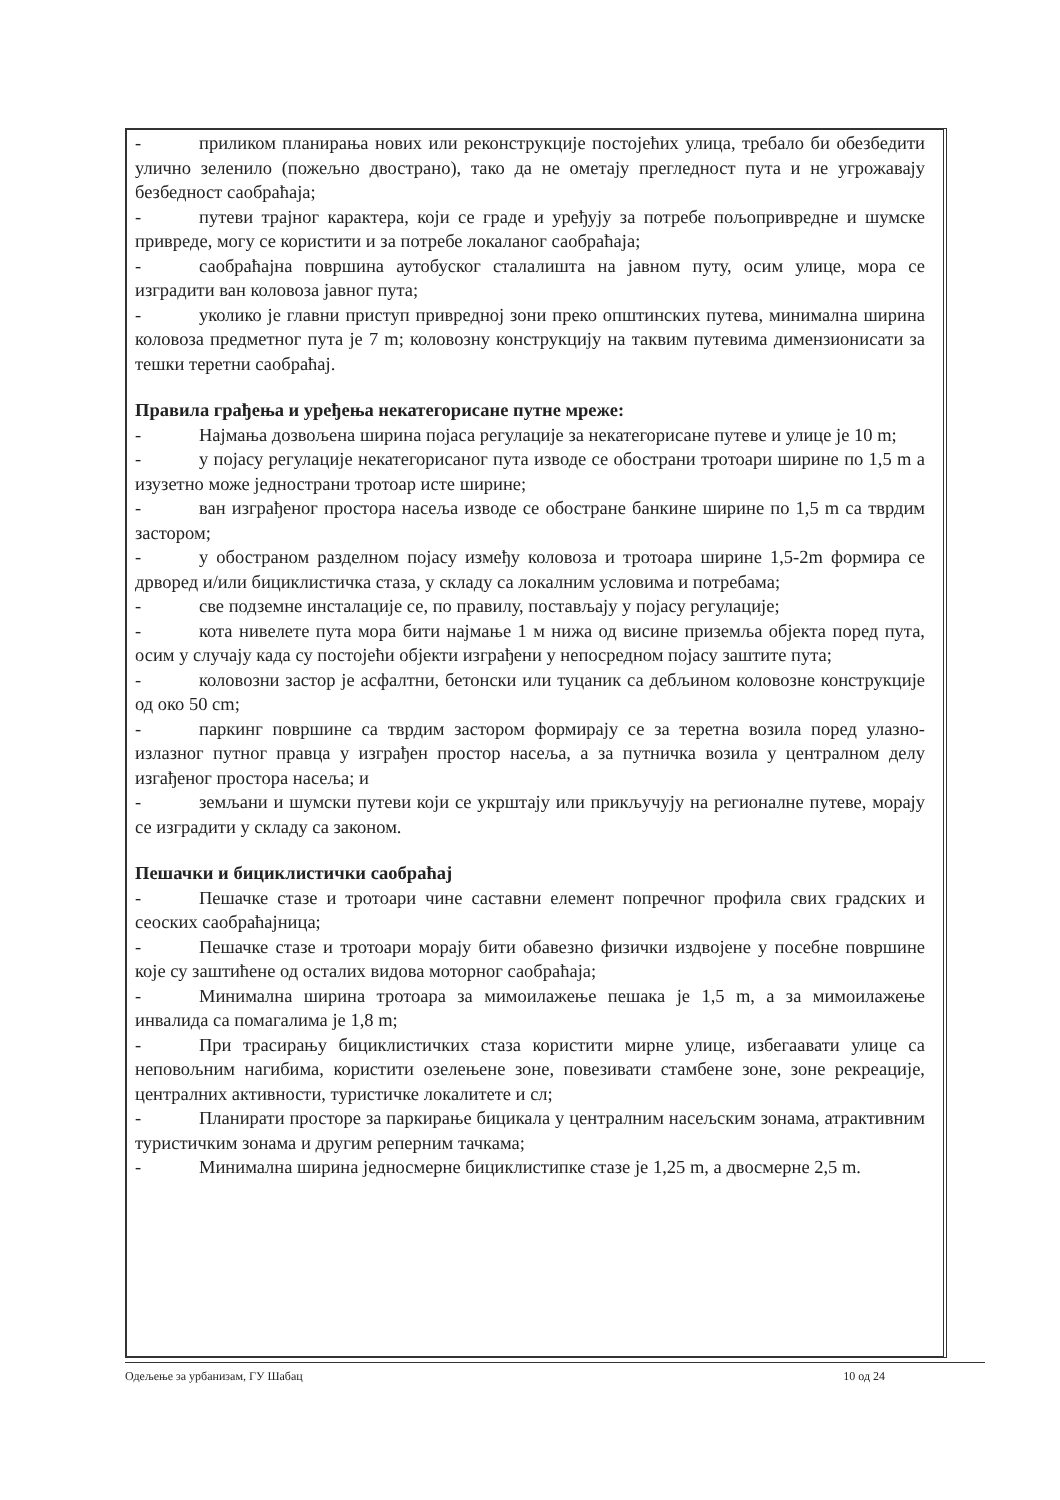- приликом планирања нових или реконструкције постојећих улица, требало би обезбедити улично зеленило (пожељно двострано), тако да не ометају прегледност пута и не угрожавају безбедност саобраћаја;
- путеви трајног карактера, који се граде и уређују за потребе пољопривредне и шумске привреде, могу се користити и за потребе локаланог саобраћаја;
- саобраћајна површина аутобуског сталалишта на јавном путу, осим улице, мора се изградити ван коловоза јавног пута;
- уколико је главни приступ привредној зони преко општинских путева, минимална ширина коловоза предметног пута је 7 m; коловозну конструкцију на таквим путевима димензионисати за тешки теретни саобраћај.
Правила грађења и уређења некатегорисане путне мреже:
- Најмања дозвољена ширина појаса регулације за некатегорисане путеве и улице је 10 m;
- у појасу регулације некатегорисаног пута изводе се обострани тротоари ширине по 1,5 m а изузетно може једнострани тротоар исте ширине;
- ван изграђеног простора насеља изводе се обостране банкине ширине по 1,5 m са тврдим застором;
- у обостраном разделном појасу између коловоза и тротоара ширине 1,5-2m формира се дрворед и/или бициклистичка стаза, у складу са локалним условима и потребама;
- све подземне инсталације се, по правилу, постављају у појасу регулације;
- кота нивелете пута мора бити најмање 1 м нижа од висине приземља објекта поред пута, осим у случају када су постојећи објекти изграђени у непосредном појасу заштите пута;
- коловозни застор је асфалтни, бетонски или туцаник са дебљином коловозне конструкције од око 50 cm;
- паркинг површине са тврдим застором формирају се за теретна возила поред улазно-излазног путног правца у изграђен простор насеља, а за путничка возила у централном делу изгађеног простора насеља; и
- земљани и шумски путеви који се укрштају или прикључују на регионалне путеве, морају се изградити у складу са законом.
Пешачки и бициклистички саобраћај
- Пешачке стазе и тротоари чине саставни елемент попречног профила свих градских и сеоских саобраћајница;
- Пешачке стазе и тротоари морају бити обавезно физички издвојене у посебне површине које су заштићене од осталих видова моторног саобраћаја;
- Минимална ширина тротоара за мимоилажење пешака је 1,5 m, а за мимоилажење инвалида са помагалима је 1,8 m;
- При трасирању бициклистичких стаза користити мирне улице, избегаавати улице са неповољним нагибима, користити озелењене зоне, повезивати стамбене зоне, зоне рекреације, централних активности, туристичке локалитете и сл;
- Планирати просторе за паркирање бицикала у централним насељским зонама, атрактивним туристичким зонама и другим реперним тачкама;
- Минимална ширина једносмерне бициклистипке стазе је 1,25 m, а двосмерне 2,5 m.
Одељење за урбанизам, ГУ Шабац 10 од 24